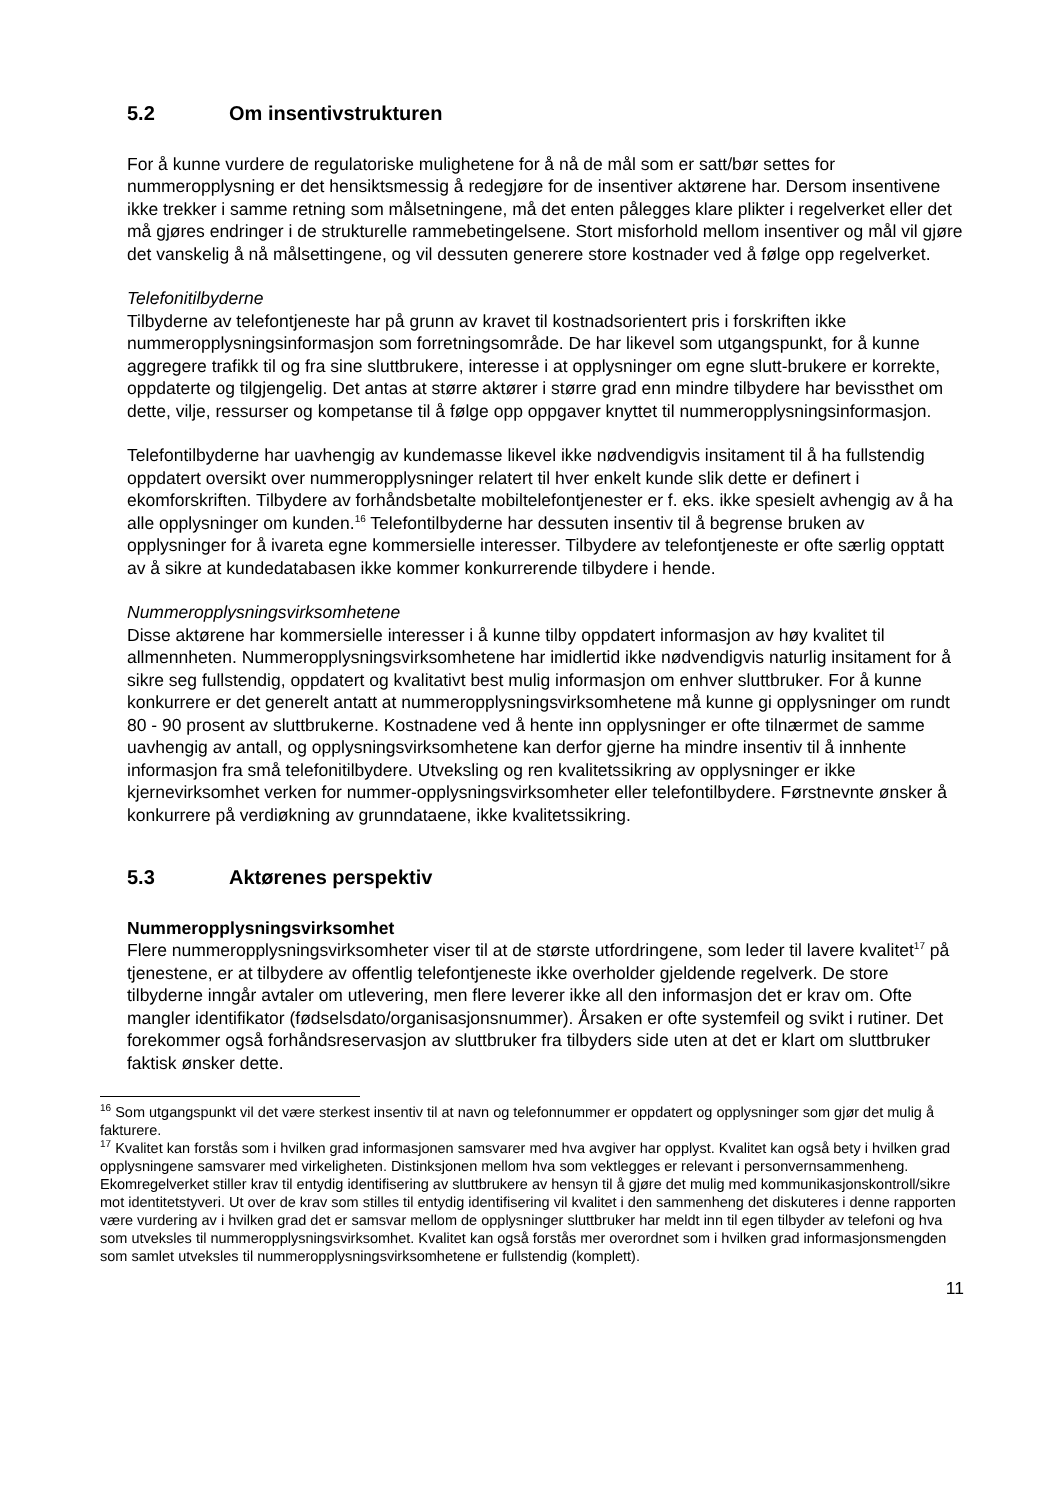5.2 Om insentivstrukturen
For å kunne vurdere de regulatoriske mulighetene for å nå de mål som er satt/bør settes for nummeropplysning er det hensiktsmessig å redegjøre for de insentiver aktørene har. Dersom insentivene ikke trekker i samme retning som målsetningene, må det enten pålegges klare plikter i regelverket eller det må gjøres endringer i de strukturelle rammebetingelsene. Stort misforhold mellom insentiver og mål vil gjøre det vanskelig å nå målsettingene, og vil dessuten generere store kostnader ved å følge opp regelverket.
Telefonitilbyderne
Tilbyderne av telefontjeneste har på grunn av kravet til kostnadsorientert pris i forskriften ikke nummeropplysningsinformasjon som forretningsområde. De har likevel som utgangspunkt, for å kunne aggregere trafikk til og fra sine sluttbrukere, interesse i at opplysninger om egne slutt-brukere er korrekte, oppdaterte og tilgjengelig. Det antas at større aktører i større grad enn mindre tilbydere har bevissthet om dette, vilje, ressurser og kompetanse til å følge opp oppgaver knyttet til nummeropplysningsinformasjon.
Telefontilbyderne har uavhengig av kundemasse likevel ikke nødvendigvis insitament til å ha fullstendig oppdatert oversikt over nummeropplysninger relatert til hver enkelt kunde slik dette er definert i ekomforskriften. Tilbydere av forhåndsbetalte mobiltelefontjenester er f. eks. ikke spesielt avhengig av å ha alle opplysninger om kunden.<sup>16</sup> Telefontilbyderne har dessuten insentiv til å begrense bruken av opplysninger for å ivareta egne kommersielle interesser. Tilbydere av telefontjeneste er ofte særlig opptatt av å sikre at kundedatabasen ikke kommer konkurrerende tilbydere i hende.
Nummeropplysningsvirksomhetene
Disse aktørene har kommersielle interesser i å kunne tilby oppdatert informasjon av høy kvalitet til allmennheten. Nummeropplysningsvirksomhetene har imidlertid ikke nødvendigvis naturlig insitament for å sikre seg fullstendig, oppdatert og kvalitativt best mulig informasjon om enhver sluttbruker. For å kunne konkurrere er det generelt antatt at nummeropplysningsvirksomhetene må kunne gi opplysninger om rundt 80 - 90 prosent av sluttbrukerne. Kostnadene ved å hente inn opplysninger er ofte tilnærmet de samme uavhengig av antall, og opplysningsvirksomhetene kan derfor gjerne ha mindre insentiv til å innhente informasjon fra små telefonitilbydere. Utveksling og ren kvalitetssikring av opplysninger er ikke kjernevirksomhet verken for nummer-opplysningsvirksomheter eller telefontilbydere. Førstnevnte ønsker å konkurrere på verdiøkning av grunndataene, ikke kvalitetssikring.
5.3 Aktørenes perspektiv
Nummeropplysningsvirksomhet
Flere nummeropplysningsvirksomheter viser til at de største utfordringene, som leder til lavere kvalitet<sup>17</sup> på tjenestene, er at tilbydere av offentlig telefontjeneste ikke overholder gjeldende regelverk. De store tilbyderne inngår avtaler om utlevering, men flere leverer ikke all den informasjon det er krav om. Ofte mangler identifikator (fødselsdato/organisasjonsnummer). Årsaken er ofte systemfeil og svikt i rutiner. Det forekommer også forhåndsreservasjon av sluttbruker fra tilbyders side uten at det er klart om sluttbruker faktisk ønsker dette.
<sup>16</sup> Som utgangspunkt vil det være sterkest insentiv til at navn og telefonnummer er oppdatert og opplysninger som gjør det mulig å fakturere.
<sup>17</sup> Kvalitet kan forstås som i hvilken grad informasjonen samsvarer med hva avgiver har opplyst. Kvalitet kan også bety i hvilken grad opplysningene samsvarer med virkeligheten. Distinksjonen mellom hva som vektlegges er relevant i personvernsammenheng. Ekomregelverket stiller krav til entydig identifisering av sluttbrukere av hensyn til å gjøre det mulig med kommunikasjonskontroll/sikre mot identitetstyveri. Ut over de krav som stilles til entydig identifisering vil kvalitet i den sammenheng det diskuteres i denne rapporten være vurdering av i hvilken grad det er samsvar mellom de opplysninger sluttbruker har meldt inn til egen tilbyder av telefoni og hva som utveksles til nummeropplysningsvirksomhet. Kvalitet kan også forstås mer overordnet som i hvilken grad informasjonsmengden som samlet utveksles til nummeropplysningsvirksomhetene er fullstendig (komplett).
11